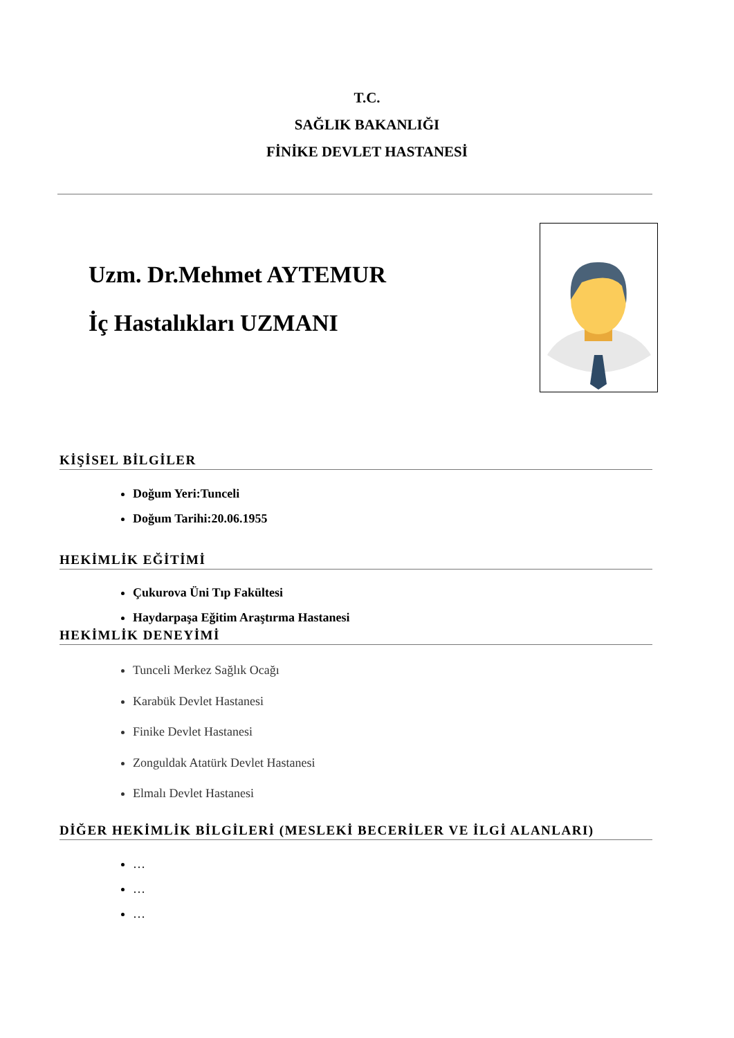T.C.
SAĞLIK BAKANLIĞI
FİNİKE DEVLET HASTANESİ
Uzm. Dr.Mehmet AYTEMUR
İç Hastalıkları UZMANI
KİŞİSEL BİLGİLER
Doğum Yeri:Tunceli
Doğum Tarihi:20.06.1955
HEKİMLİK EĞİTİMİ
Çukurova Üni Tıp Fakültesi
Haydarpaşa Eğitim Araştırma Hastanesi
HEKİMLİK DENEYİMİ
Tunceli Merkez Sağlık Ocağı
Karabük Devlet Hastanesi
Finike Devlet Hastanesi
Zonguldak Atatürk Devlet Hastanesi
Elmalı Devlet Hastanesi
DİĞER HEKİMLİK BİLGİLERİ (MESLEKİ BECERİLER VE İLGİ ALANLARI)
…
…
…